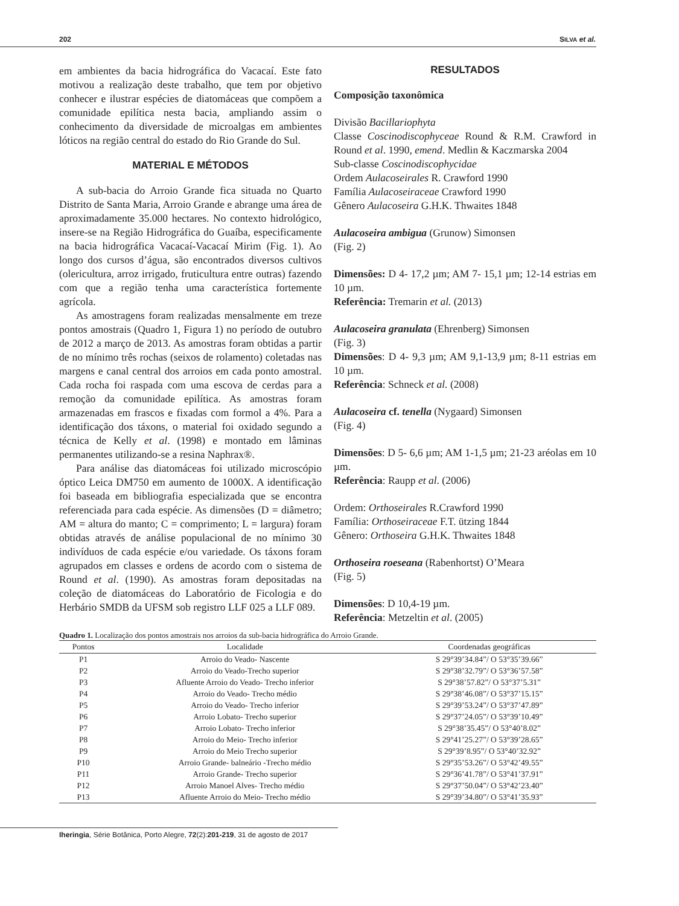202 SILVA et al.
em ambientes da bacia hidrográfica do Vacacaí. Este fato motivou a realização deste trabalho, que tem por objetivo conhecer e ilustrar espécies de diatomáceas que compõem a comunidade epilítica nesta bacia, ampliando assim o conhecimento da diversidade de microalgas em ambientes lóticos na região central do estado do Rio Grande do Sul.
MATERIAL E MÉTODOS
A sub-bacia do Arroio Grande fica situada no Quarto Distrito de Santa Maria, Arroio Grande e abrange uma área de aproximadamente 35.000 hectares. No contexto hidrológico, insere-se na Região Hidrográfica do Guaíba, especificamente na bacia hidrográfica Vacacaí-Vacacaí Mirim (Fig. 1). Ao longo dos cursos d’água, são encontrados diversos cultivos (olericultura, arroz irrigado, fruticultura entre outras) fazendo com que a região tenha uma característica fortemente agrícola.
As amostragens foram realizadas mensalmente em treze pontos amostrais (Quadro 1, Figura 1) no período de outubro de 2012 a março de 2013. As amostras foram obtidas a partir de no mínimo três rochas (seixos de rolamento) coletadas nas margens e canal central dos arroios em cada ponto amostral. Cada rocha foi raspada com uma escova de cerdas para a remoção da comunidade epilítica. As amostras foram armazenadas em frascos e fixadas com formol a 4%. Para a identificação dos táxons, o material foi oxidado segundo a técnica de Kelly et al. (1998) e montado em lâminas permanentes utilizando-se a resina Naphrax®.
Para análise das diatomáceas foi utilizado microscópio óptico Leica DM750 em aumento de 1000X. A identificação foi baseada em bibliografia especializada que se encontra referenciada para cada espécie. As dimensões (D = diâmetro; AM = altura do manto; C = comprimento; L = largura) foram obtidas através de análise populacional de no mínimo 30 indivíduos de cada espécie e/ou variedade. Os táxons foram agrupados em classes e ordens de acordo com o sistema de Round et al. (1990). As amostras foram depositadas na coleção de diatomáceas do Laboratório de Ficologia e do Herbário SMDB da UFSM sob registro LLF 025 a LLF 089.
RESULTADOS
Composição taxonômica
Divisão Bacillariophyta
Classe Coscinodiscophyceae Round & R.M. Crawford in Round et al. 1990, emend. Medlin & Kaczmarska 2004
Sub-classe Coscinodiscophycidae
Ordem Aulacoseirales R. Crawford 1990
Família Aulacoseiraceae Crawford 1990
Gênero Aulacoseira G.H.K. Thwaites 1848
Aulacoseira ambigua (Grunow) Simonsen
(Fig. 2)
Dimensões: D 4- 17,2 µm; AM 7- 15,1 µm; 12-14 estrias em 10 µm.
Referência: Tremarin et al. (2013)
Aulacoseira granulata (Ehrenberg) Simonsen
(Fig. 3)
Dimensões: D 4- 9,3 µm; AM 9,1-13,9 µm; 8-11 estrias em 10 µm.
Referência: Schneck et al. (2008)
Aulacoseira cf. tenella (Nygaard) Simonsen
(Fig. 4)
Dimensões: D 5- 6,6 µm; AM 1-1,5 µm; 21-23 aréolas em 10 µm.
Referência: Raupp et al. (2006)
Ordem: Orthoseirales R.Crawford 1990
Família: Orthoseiraceae F.T. ützing 1844
Gênero: Orthoseira G.H.K. Thwaites 1848
Orthoseira roeseana (Rabenhortst) O’Meara
(Fig. 5)
Dimensões: D 10,4-19 µm.
Referência: Metzeltin et al. (2005)
Quadro 1. Localização dos pontos amostrais nos arroios da sub-bacia hidrográfica do Arroio Grande.
| Pontos | Localidade | Coordenadas geográficas |
| --- | --- | --- |
| P1 | Arroio do Veado- Nascente | S 29°39’34.84”/ O 53°35’39.66” |
| P2 | Arroio do Veado-Trecho superior | S 29°38’32.79”/ O 53°36’57.58” |
| P3 | Afluente Arroio do Veado- Trecho inferior | S 29°38’57.82”/ O 53°37’5.31” |
| P4 | Arroio do Veado- Trecho médio | S 29°38’46.08”/ O 53°37’15.15” |
| P5 | Arroio do Veado- Trecho inferior | S 29°39’53.24”/ O 53°37’47.89” |
| P6 | Arroio Lobato- Trecho superior | S 29°37’24.05”/ O 53°39’10.49” |
| P7 | Arroio Lobato- Trecho inferior | S 29°38’35.45”/ O 53°40’8.02” |
| P8 | Arroio do Meio- Trecho inferior | S 29°41’25.27”/ O 53°39’28.65” |
| P9 | Arroio do Meio Trecho superior | S 29°39’8.95”/ O 53°40’32.92” |
| P10 | Arroio Grande- balneário -Trecho médio | S 29°35’53.26”/ O 53°42’49.55” |
| P11 | Arroio Grande- Trecho superior | S 29°36’41.78”/ O 53°41’37.91” |
| P12 | Arroio Manoel Alves- Trecho médio | S 29°37’50.04”/ O 53°42’23.40” |
| P13 | Afluente Arroio do Meio- Trecho médio | S 29°39’34.80”/ O 53°41’35.93” |
Iheringia, Série Botânica, Porto Alegre, 72(2):201-219, 31 de agosto de 2017